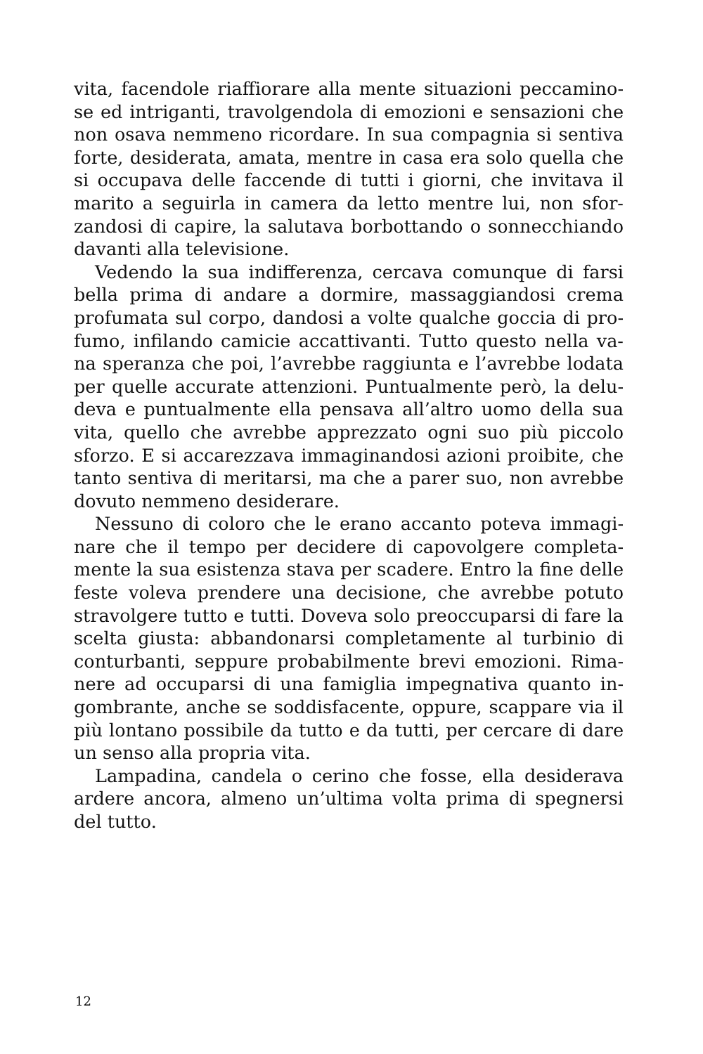vita, facendole riaffiorare alla mente situazioni peccamino-se ed intriganti, travolgendola di emozioni e sensazioni che non osava nemmeno ricordare. In sua compagnia si sentiva forte, desiderata, amata, mentre in casa era solo quella che si occupava delle faccende di tutti i giorni, che invitava il marito a seguirla in camera da letto mentre lui, non sfor-zandosi di capire, la salutava borbottando o sonnecchiando davanti alla televisione.
Vedendo la sua indifferenza, cercava comunque di farsi bella prima di andare a dormire, massaggiandosi crema profumata sul corpo, dandosi a volte qualche goccia di pro-fumo, infilando camicie accattivanti. Tutto questo nella va-na speranza che poi, l’avrebbe raggiunta e l’avrebbe lodata per quelle accurate attenzioni. Puntualmente però, la delu-deva e puntualmente ella pensava all’altro uomo della sua vita, quello che avrebbe apprezzato ogni suo più piccolo sforzo. E si accarezzava immaginandosi azioni proibite, che tanto sentiva di meritarsi, ma che a parer suo, non avrebbe dovuto nemmeno desiderare.
Nessuno di coloro che le erano accanto poteva immagi-nare che il tempo per decidere di capovolgere completa-mente la sua esistenza stava per scadere. Entro la fine delle feste voleva prendere una decisione, che avrebbe potuto stravolgere tutto e tutti. Doveva solo preoccuparsi di fare la scelta giusta: abbandonarsi completamente al turbinio di conturbanti, seppure probabilmente brevi emozioni. Rima-nere ad occuparsi di una famiglia impegnativa quanto in-gombrante, anche se soddisfacente, oppure, scappare via il più lontano possibile da tutto e da tutti, per cercare di dare un senso alla propria vita.
Lampadina, candela o cerino che fosse, ella desiderava ardere ancora, almeno un’ultima volta prima di spegnersi del tutto.
12